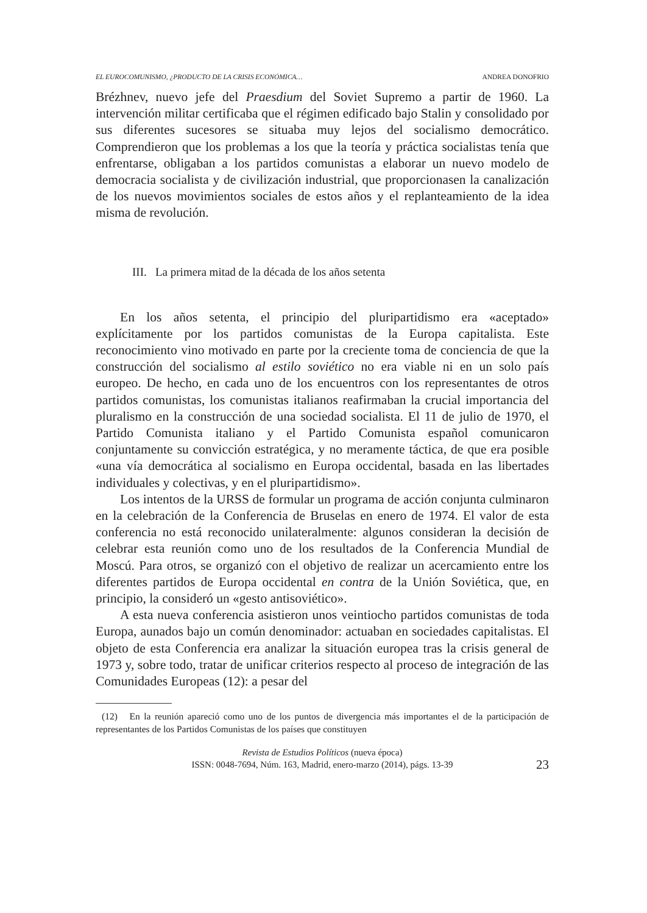EL EUROCOMUNISMO, ¿PRODUCTO DE LA CRISIS ECONÓMICA… ANDREA DONOFRIO
Brézhnev, nuevo jefe del Praesdium del Soviet Supremo a partir de 1960. La intervención militar certificaba que el régimen edificado bajo Stalin y consolidado por sus diferentes sucesores se situaba muy lejos del socialismo democrático. Comprendieron que los problemas a los que la teoría y práctica socialistas tenía que enfrentarse, obligaban a los partidos comunistas a elaborar un nuevo modelo de democracia socialista y de civilización industrial, que proporcionasen la canalización de los nuevos movimientos sociales de estos años y el replanteamiento de la idea misma de revolución.
III. La primera mitad de la década de los años setenta
En los años setenta, el principio del pluripartidismo era «aceptado» explícitamente por los partidos comunistas de la Europa capitalista. Este reconocimiento vino motivado en parte por la creciente toma de conciencia de que la construcción del socialismo al estilo soviético no era viable ni en un solo país europeo. De hecho, en cada uno de los encuentros con los representantes de otros partidos comunistas, los comunistas italianos reafirmaban la crucial importancia del pluralismo en la construcción de una sociedad socialista. El 11 de julio de 1970, el Partido Comunista italiano y el Partido Comunista español comunicaron conjuntamente su convicción estratégica, y no meramente táctica, de que era posible «una vía democrática al socialismo en Europa occidental, basada en las libertades individuales y colectivas, y en el pluripartidismo».
Los intentos de la URSS de formular un programa de acción conjunta culminaron en la celebración de la Conferencia de Bruselas en enero de 1974. El valor de esta conferencia no está reconocido unilateralmente: algunos consideran la decisión de celebrar esta reunión como uno de los resultados de la Conferencia Mundial de Moscú. Para otros, se organizó con el objetivo de realizar un acercamiento entre los diferentes partidos de Europa occidental en contra de la Unión Soviética, que, en principio, la consideró un «gesto antisoviético».
A esta nueva conferencia asistieron unos veintiocho partidos comunistas de toda Europa, aunados bajo un común denominador: actuaban en sociedades capitalistas. El objeto de esta Conferencia era analizar la situación europea tras la crisis general de 1973 y, sobre todo, tratar de unificar criterios respecto al proceso de integración de las Comunidades Europeas (12): a pesar del
(12) En la reunión apareció como uno de los puntos de divergencia más importantes el de la participación de representantes de los Partidos Comunistas de los países que constituyen
Revista de Estudios Políticos (nueva época)
ISSN: 0048-7694, Núm. 163, Madrid, enero-marzo (2014), págs. 13-39
23